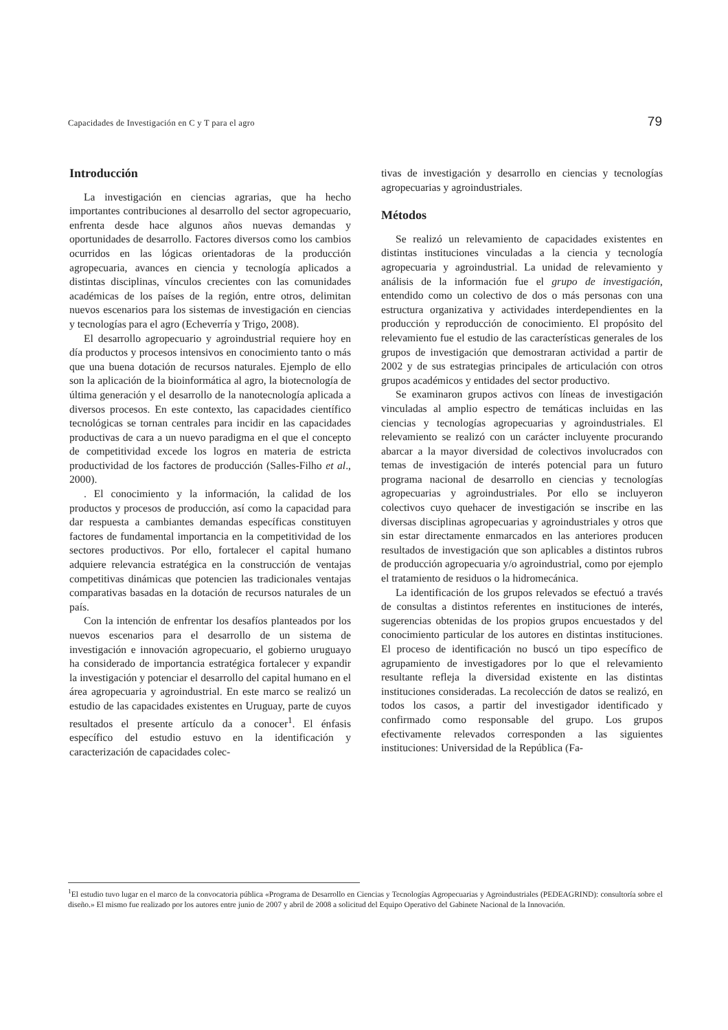Capacidades de Investigación en C y T para el agro 79
Introducción
La investigación en ciencias agrarias, que ha hecho importantes contribuciones al desarrollo del sector agropecuario, enfrenta desde hace algunos años nuevas demandas y oportunidades de desarrollo. Factores diversos como los cambios ocurridos en las lógicas orientadoras de la producción agropecuaria, avances en ciencia y tecnología aplicados a distintas disciplinas, vínculos crecientes con las comunidades académicas de los países de la región, entre otros, delimitan nuevos escenarios para los sistemas de investigación en ciencias y tecnologías para el agro (Echeverría y Trigo, 2008).
El desarrollo agropecuario y agroindustrial requiere hoy en día productos y procesos intensivos en conocimiento tanto o más que una buena dotación de recursos naturales. Ejemplo de ello son la aplicación de la bioinformática al agro, la biotecnología de última generación y el desarrollo de la nanotecnología aplicada a diversos procesos. En este contexto, las capacidades científico tecnológicas se tornan centrales para incidir en las capacidades productivas de cara a un nuevo paradigma en el que el concepto de competitividad excede los logros en materia de estricta productividad de los factores de producción (Salles-Filho et al., 2000).
. El conocimiento y la información, la calidad de los productos y procesos de producción, así como la capacidad para dar respuesta a cambiantes demandas específicas constituyen factores de fundamental importancia en la competitividad de los sectores productivos. Por ello, fortalecer el capital humano adquiere relevancia estratégica en la construcción de ventajas competitivas dinámicas que potencien las tradicionales ventajas comparativas basadas en la dotación de recursos naturales de un país.
Con la intención de enfrentar los desafíos planteados por los nuevos escenarios para el desarrollo de un sistema de investigación e innovación agropecuario, el gobierno uruguayo ha considerado de importancia estratégica fortalecer y expandir la investigación y potenciar el desarrollo del capital humano en el área agropecuaria y agroindustrial. En este marco se realizó un estudio de las capacidades existentes en Uruguay, parte de cuyos resultados el presente artículo da a conocer<sup>1</sup>. El énfasis específico del estudio estuvo en la identificación y caracterización de capacidades colec-
tivas de investigación y desarrollo en ciencias y tecnologías agropecuarias y agroindustriales.
Métodos
Se realizó un relevamiento de capacidades existentes en distintas instituciones vinculadas a la ciencia y tecnología agropecuaria y agroindustrial. La unidad de relevamiento y análisis de la información fue el grupo de investigación, entendido como un colectivo de dos o más personas con una estructura organizativa y actividades interdependientes en la producción y reproducción de conocimiento. El propósito del relevamiento fue el estudio de las características generales de los grupos de investigación que demostraran actividad a partir de 2002 y de sus estrategias principales de articulación con otros grupos académicos y entidades del sector productivo.
Se examinaron grupos activos con líneas de investigación vinculadas al amplio espectro de temáticas incluidas en las ciencias y tecnologías agropecuarias y agroindustriales. El relevamiento se realizó con un carácter incluyente procurando abarcar a la mayor diversidad de colectivos involucrados con temas de investigación de interés potencial para un futuro programa nacional de desarrollo en ciencias y tecnologías agropecuarias y agroindustriales. Por ello se incluyeron colectivos cuyo quehacer de investigación se inscribe en las diversas disciplinas agropecuarias y agroindustriales y otros que sin estar directamente enmarcados en las anteriores producen resultados de investigación que son aplicables a distintos rubros de producción agropecuaria y/o agroindustrial, como por ejemplo el tratamiento de residuos o la hidromecánica.
La identificación de los grupos relevados se efectuó a través de consultas a distintos referentes en instituciones de interés, sugerencias obtenidas de los propios grupos encuestados y del conocimiento particular de los autores en distintas instituciones. El proceso de identificación no buscó un tipo específico de agrupamiento de investigadores por lo que el relevamiento resultante refleja la diversidad existente en las distintas instituciones consideradas. La recolección de datos se realizó, en todos los casos, a partir del investigador identificado y confirmado como responsable del grupo. Los grupos efectivamente relevados corresponden a las siguientes instituciones: Universidad de la República (Fa-
<sup>1</sup> El estudio tuvo lugar en el marco de la convocatoria pública «Programa de Desarrollo en Ciencias y Tecnologías Agropecuarias y Agroindustriales (PEDEAGRIND): consultoría sobre el diseño.» El mismo fue realizado por los autores entre junio de 2007 y abril de 2008 a solicitud del Equipo Operativo del Gabinete Nacional de la Innovación.